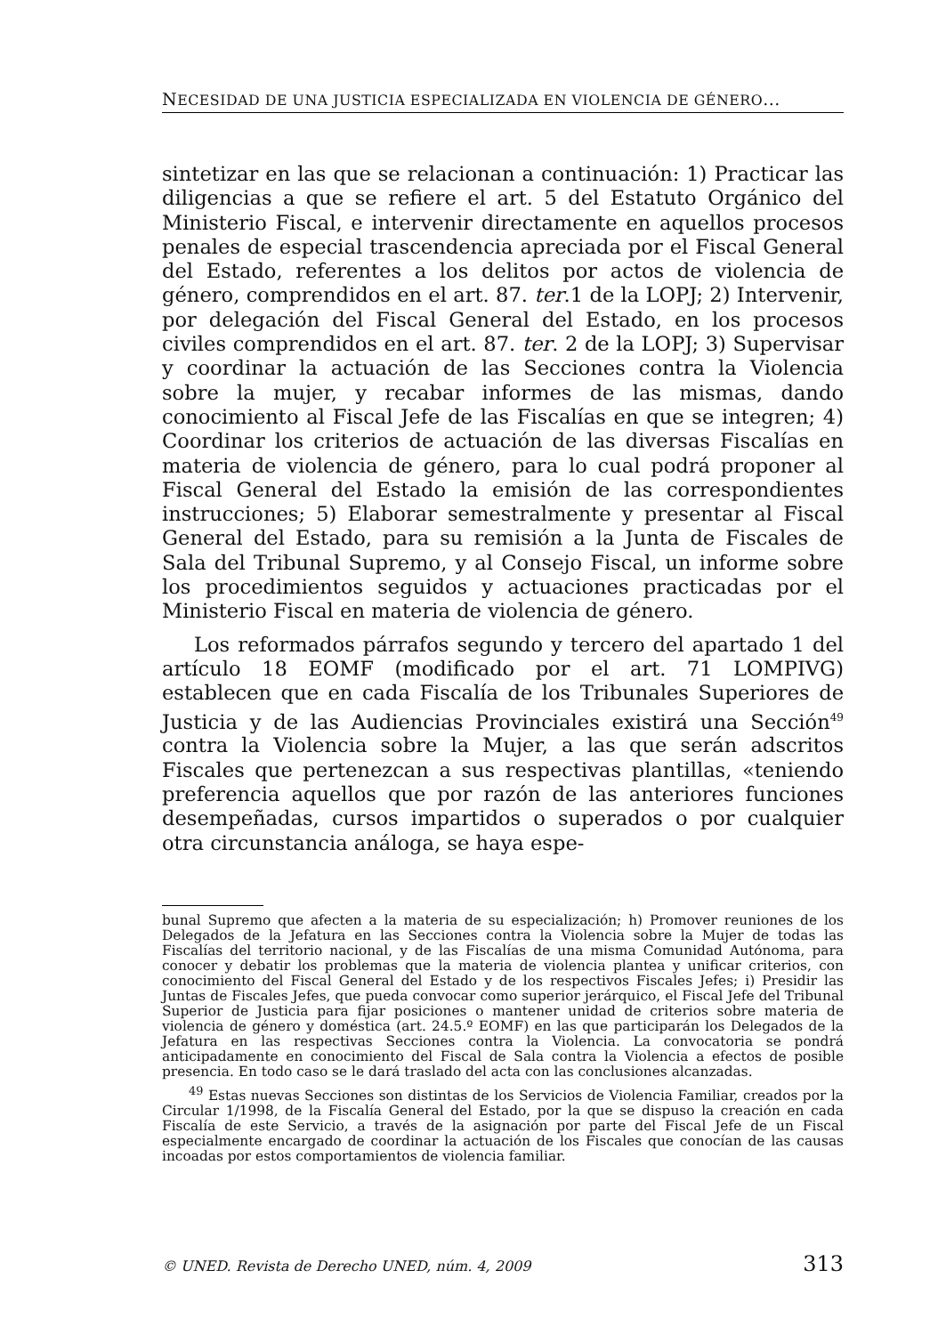NECESIDAD DE UNA JUSTICIA ESPECIALIZADA EN VIOLENCIA DE GÉNERO...
sintetizar en las que se relacionan a continuación: 1) Practicar las diligencias a que se refiere el art. 5 del Estatuto Orgánico del Ministerio Fiscal, e intervenir directamente en aquellos procesos penales de especial trascendencia apreciada por el Fiscal General del Estado, referentes a los delitos por actos de violencia de género, comprendidos en el art. 87. ter.1 de la LOPJ; 2) Intervenir, por delegación del Fiscal General del Estado, en los procesos civiles comprendidos en el art. 87. ter. 2 de la LOPJ; 3) Supervisar y coordinar la actuación de las Secciones contra la Violencia sobre la mujer, y recabar informes de las mismas, dando conocimiento al Fiscal Jefe de las Fiscalías en que se integren; 4) Coordinar los criterios de actuación de las diversas Fiscalías en materia de violencia de género, para lo cual podrá proponer al Fiscal General del Estado la emisión de las correspondientes instrucciones; 5) Elaborar semestralmente y presentar al Fiscal General del Estado, para su remisión a la Junta de Fiscales de Sala del Tribunal Supremo, y al Consejo Fiscal, un informe sobre los procedimientos seguidos y actuaciones practicadas por el Ministerio Fiscal en materia de violencia de género.
Los reformados párrafos segundo y tercero del apartado 1 del artículo 18 EOMF (modificado por el art. 71 LOMPIVG) establecen que en cada Fiscalía de los Tribunales Superiores de Justicia y de las Audiencias Provinciales existirá una Sección<sup>49</sup> contra la Violencia sobre la Mujer, a las que serán adscritos Fiscales que pertenezcan a sus respectivas plantillas, «teniendo preferencia aquellos que por razón de las anteriores funciones desempeñadas, cursos impartidos o superados o por cualquier otra circunstancia análoga, se haya espe-
bunal Supremo que afecten a la materia de su especialización; h) Promover reuniones de los Delegados de la Jefatura en las Secciones contra la Violencia sobre la Mujer de todas las Fiscalías del territorio nacional, y de las Fiscalías de una misma Comunidad Autónoma, para conocer y debatir los problemas que la materia de violencia plantea y unificar criterios, con conocimiento del Fiscal General del Estado y de los respectivos Fiscales Jefes; i) Presidir las Juntas de Fiscales Jefes, que pueda convocar como superior jerárquico, el Fiscal Jefe del Tribunal Superior de Justicia para fijar posiciones o mantener unidad de criterios sobre materia de violencia de género y doméstica (art. 24.5.º EOMF) en las que participarán los Delegados de la Jefatura en las respectivas Secciones contra la Violencia. La convocatoria se pondrá anticipadamente en conocimiento del Fiscal de Sala contra la Violencia a efectos de posible presencia. En todo caso se le dará traslado del acta con las conclusiones alcanzadas.
<sup>49</sup> Estas nuevas Secciones son distintas de los Servicios de Violencia Familiar, creados por la Circular 1/1998, de la Fiscalía General del Estado, por la que se dispuso la creación en cada Fiscalía de este Servicio, a través de la asignación por parte del Fiscal Jefe de un Fiscal especialmente encargado de coordinar la actuación de los Fiscales que conocían de las causas incoadas por estos comportamientos de violencia familiar.
© UNED. Revista de Derecho UNED, núm. 4, 2009 313